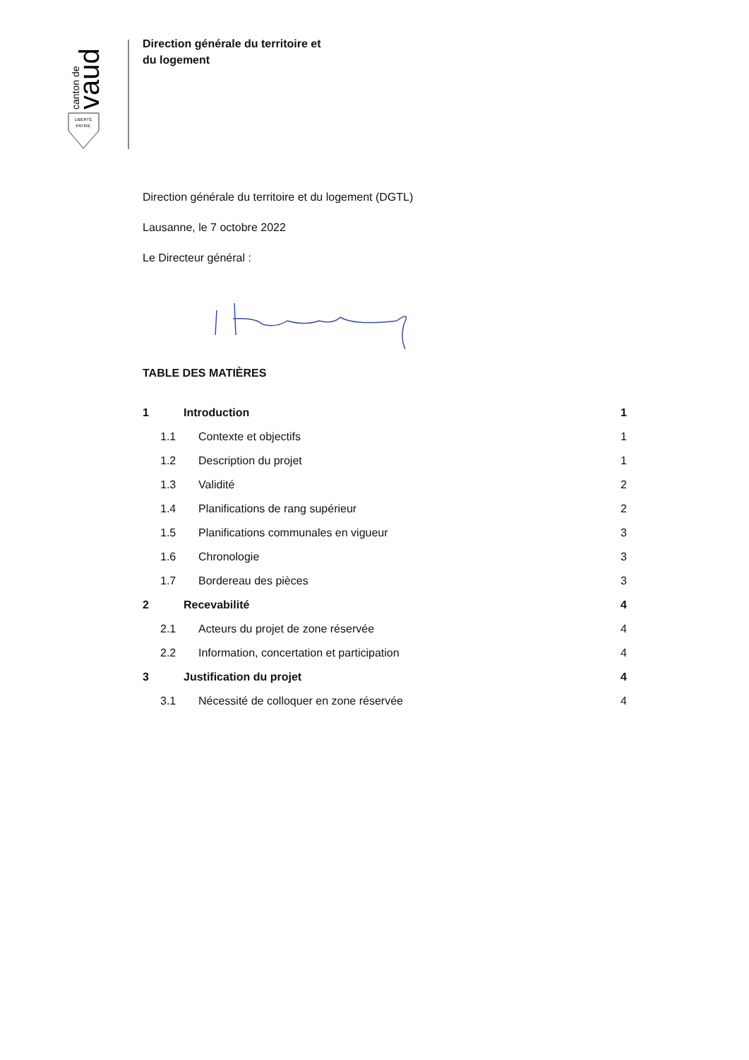canton de
vaud
LIBERTÉ
PATRIE
Direction générale du territoire et
du logement
Direction générale du territoire et du logement (DGTL)
Lausanne, le 7 octobre 2022
Le Directeur général :
TABLE DES MATIÈRES
1 Introduction 1
1.1 Contexte et objectifs 1
1.2 Description du projet 1
1.3 Validité 2
1.4 Planifications de rang supérieur 2
1.5 Planifications communales en vigueur 3
1.6 Chronologie 3
1.7 Bordereau des pièces 3
2 Recevabilité 4
2.1 Acteurs du projet de zone réservée 4
2.2 Information, concertation et participation 4
3 Justification du projet 4
3.1 Nécessité de colloquer en zone réservée 4